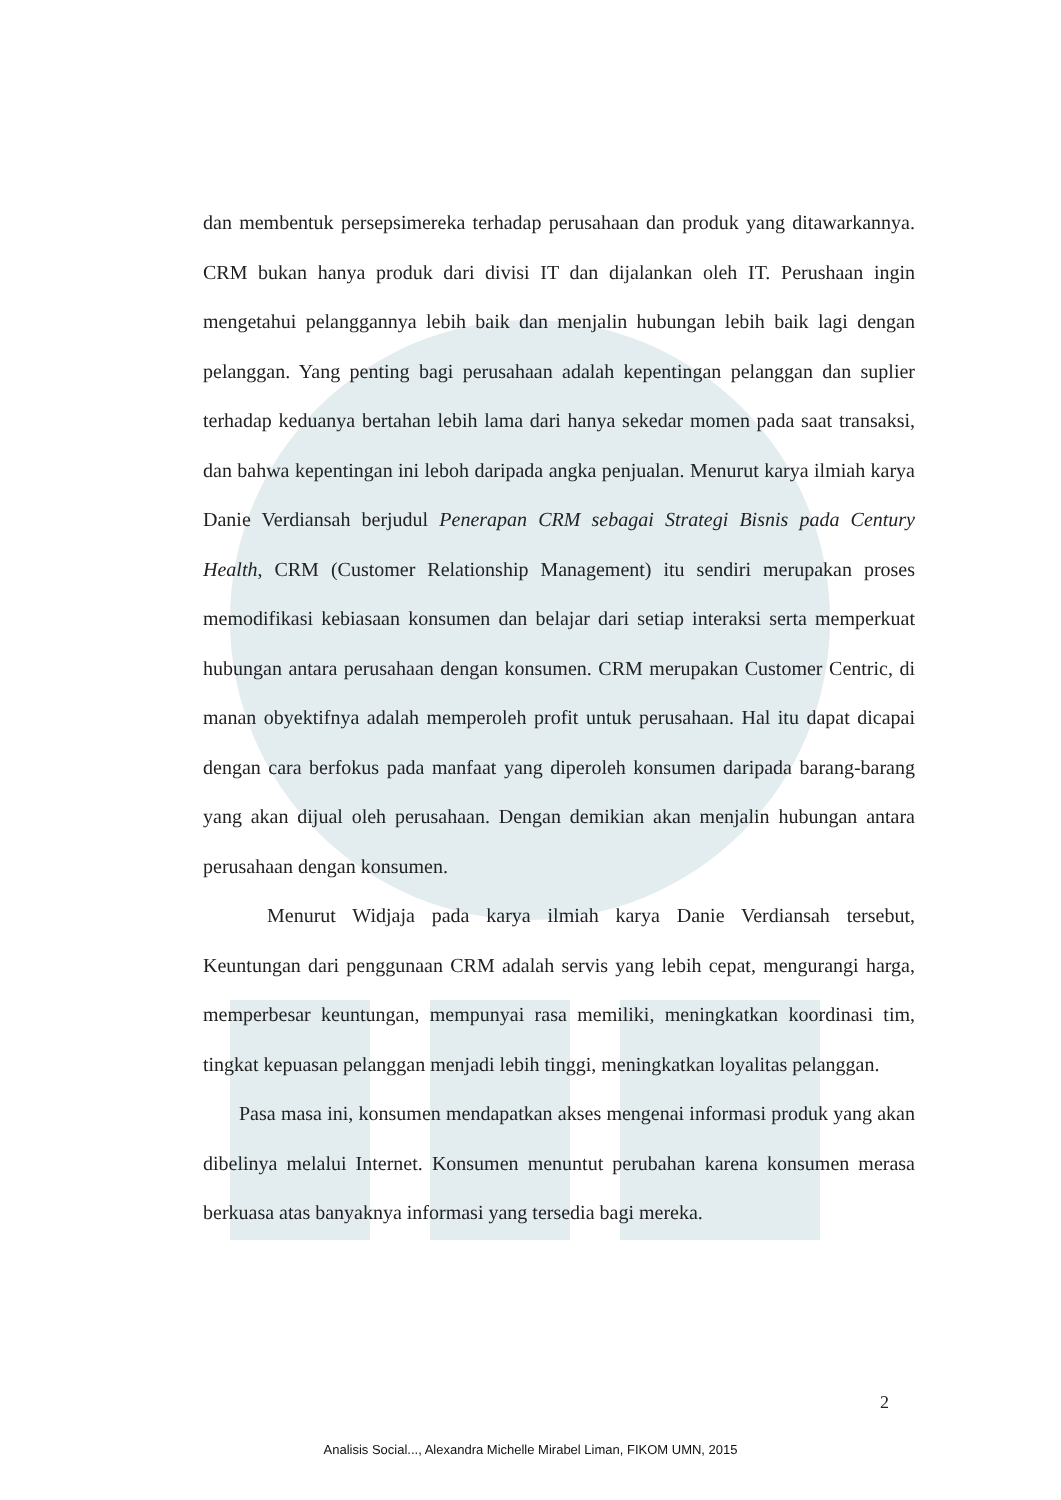dan membentuk persepsimereka terhadap perusahaan dan produk yang ditawarkannya. CRM bukan hanya produk dari divisi IT dan dijalankan oleh IT. Perushaan ingin mengetahui pelanggannya lebih baik dan menjalin hubungan lebih baik lagi dengan pelanggan. Yang penting bagi perusahaan adalah kepentingan pelanggan dan suplier terhadap keduanya bertahan lebih lama dari hanya sekedar momen pada saat transaksi, dan bahwa kepentingan ini leboh daripada angka penjualan. Menurut karya ilmiah karya Danie Verdiansah berjudul Penerapan CRM sebagai Strategi Bisnis pada Century Health, CRM (Customer Relationship Management) itu sendiri merupakan proses memodifikasi kebiasaan konsumen dan belajar dari setiap interaksi serta memperkuat hubungan antara perusahaan dengan konsumen. CRM merupakan Customer Centric, di manan obyektifnya adalah memperoleh profit untuk perusahaan. Hal itu dapat dicapai dengan cara berfokus pada manfaat yang diperoleh konsumen daripada barang-barang yang akan dijual oleh perusahaan. Dengan demikian akan menjalin hubungan antara perusahaan dengan konsumen.
Menurut Widjaja pada karya ilmiah karya Danie Verdiansah tersebut, Keuntungan dari penggunaan CRM adalah servis yang lebih cepat, mengurangi harga, memperbesar keuntungan, mempunyai rasa memiliki, meningkatkan koordinasi tim, tingkat kepuasan pelanggan menjadi lebih tinggi, meningkatkan loyalitas pelanggan.
Pasa masa ini, konsumen mendapatkan akses mengenai informasi produk yang akan dibelinya melalui Internet. Konsumen menuntut perubahan karena konsumen merasa berkuasa atas banyaknya informasi yang tersedia bagi mereka.
2
Analisis Social..., Alexandra Michelle Mirabel Liman, FIKOM UMN, 2015